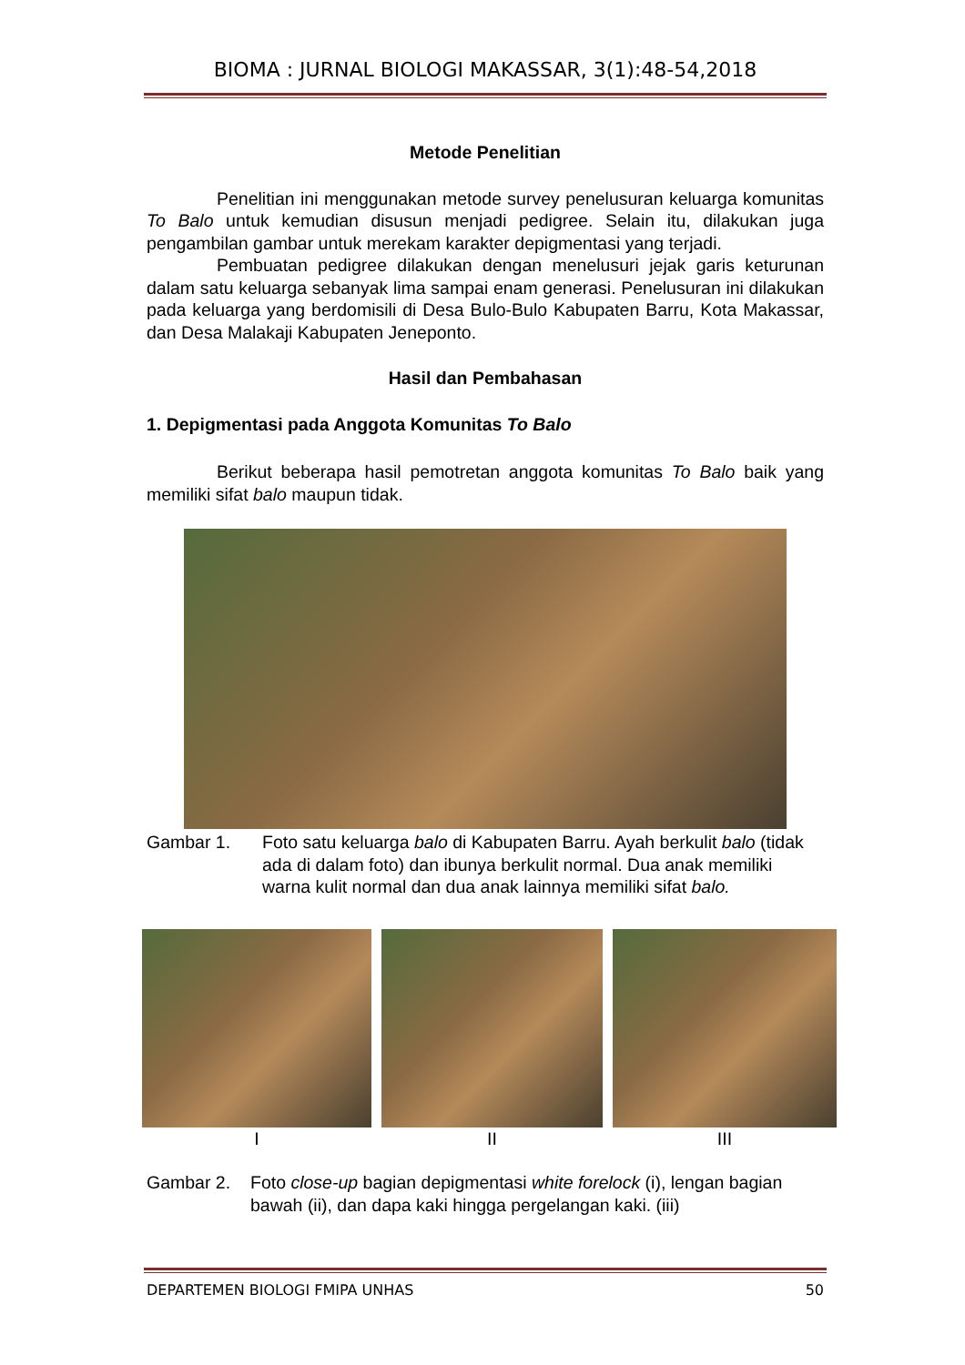BIOMA : JURNAL BIOLOGI MAKASSAR, 3(1):48-54,2018
Metode Penelitian
Penelitian ini menggunakan metode survey penelusuran keluarga komunitas To Balo untuk kemudian disusun menjadi pedigree. Selain itu, dilakukan juga pengambilan gambar untuk merekam karakter depigmentasi yang terjadi.
Pembuatan pedigree dilakukan dengan menelusuri jejak garis keturunan dalam satu keluarga sebanyak lima sampai enam generasi. Penelusuran ini dilakukan pada keluarga yang berdomisili di Desa Bulo-Bulo Kabupaten Barru, Kota Makassar, dan Desa Malakaji Kabupaten Jeneponto.
Hasil dan Pembahasan
1. Depigmentasi pada Anggota Komunitas To Balo
Berikut beberapa hasil pemotretan anggota komunitas To Balo baik yang memiliki sifat balo maupun tidak.
Gambar 1. Foto satu keluarga balo di Kabupaten Barru. Ayah berkulit balo (tidak ada di dalam foto) dan ibunya berkulit normal. Dua anak memiliki warna kulit normal dan dua anak lainnya memiliki sifat balo.
I II III
Gambar 2. Foto close-up bagian depigmentasi white forelock (i), lengan bagian bawah (ii), dan dapa kaki hingga pergelangan kaki. (iii)
DEPARTEMEN BIOLOGI FMIPA UNHAS 50